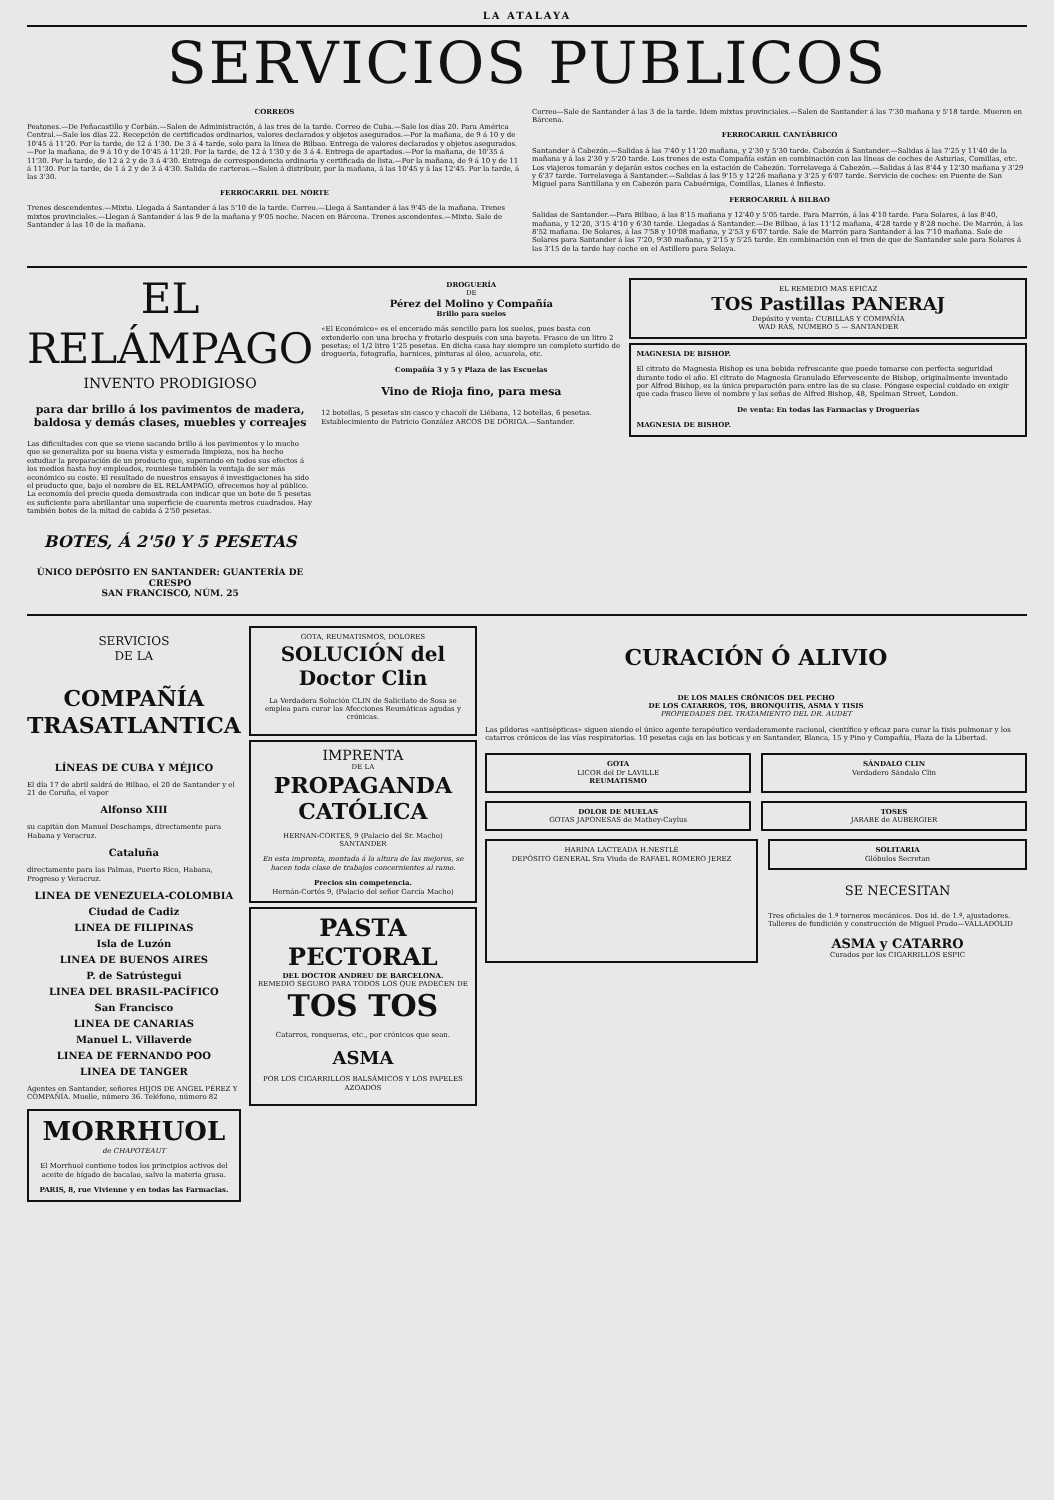LA ATALAYA
SERVICIOS PUBLICOS
CORREOS
Peatones.—De Peñacastillo y Corbán.—Salen de Administración, á las tres de la tarde. Correo de Cuba.—Sale los días 20. Para América Central.—Sale los días 22. Recepción de certificados ordinarios, valores declarados y objetos asegurados.—Por la mañana, de 9 á 10 y de 10'45 á 11'20. Por la tarde, de 12 á 1'30. De 3 á 4 tarde, solo para la línea de Bilbao. Entrega de valores declarados y objetos asegurados.—Por la mañana, de 9 á 10 y de 10'45 á 11'20. Por la tarde, de 12 á 1'30 y de 3 á 4. Entrega de apartados.—Por la mañana, de 10'35 á 11'30. Por la tarde, de 12 á 2 y de 3 á 4'30. Entrega de correspondencia ordinaria y certificada de lista.—Por la mañana, de 9 á 10 y de 11 á 11'30. Por la tarde, de 1 á 2 y de 3 á 4'30. Salida de carteros.—Salen á distribuir, por la mañana, á las 10'45 y á las 12'45. Por la tarde, á las 3'30.
FERROCARRIL DEL NORTE
Trenes descendentes.—Mixto. Llegada á Santander á las 5'10 de la tarde. Correo.—Llega á Santander á las 9'45 de la mañana. Trenes mixtos provinciales.—Llegan á Santander á las 9 de la mañana y 9'05 noche. Nacen en Bárcena. Trenes ascendentes.—Mixto. Sale de Santander á las 10 de la mañana.
Correo—Sale de Santander á las 3 de la tarde. Idem mixtos provinciales.—Salen de Santander á las 7'30 mañana y 5'18 tarde. Mueren en Bárcena.
FERROCARRIL CANTÁBRICO
Santander á Cabezón.—Salidas á las 7'40 y 11'20 mañana, y 2'30 y 5'30 tarde. Cabezón á Santander.—Salidas á las 7'25 y 11'40 de la mañana y á las 2'30 y 5'20 tarde. Los trenes de esta Compañía están en combinación con las líneas de coches de Asturias, Comillas, etc. Los viajeros tomarán y dejarán estos coches en la estación de Cabezón. Torrelavega á Cabezón.—Salidas á las 8'44 y 12'30 mañana y 3'29 y 6'37 tarde. Torrelavega á Santander.—Salidas á las 9'15 y 12'26 mañana y 3'25 y 6'07 tarde. Servicio de coches: en Puente de San Miguel para Santillana y en Cabezón para Cabuérniga, Comillas, Llanes é Infiesto.
FERROCARRIL Á BILBAO
Salidas de Santander.—Para Bilbao, á las 8'15 mañana y 12'40 y 5'05 tarde. Para Marrón, á las 4'10 tarde. Para Solares, á las 8'40, mañana, y 12'20, 3'15 4'10 y 6'30 tarde. Llegadas á Santander.—De Bilbao, á las 11'12 mañana, 4'28 tarde y 8'28 noche. De Marrón, á las 8'52 mañana. De Solares, á las 7'58 y 10'08 mañana, y 2'53 y 6'07 tarde. Sale de Marrón para Santander á las 7'10 mañana. Sale de Solares para Santander á las 7'20, 9'30 mañana, y 2'15 y 5'25 tarde. En combinación con el tren de que de Santander sale para Solares á las 3'15 de la tarde hay coche en el Astillero para Selaya.
EL RELÁMPAGO
INVENTO PRODIGIOSO
para dar brillo á los pavimentos de madera, baldosa y demás clases, muebles y correajes
Las dificultades con que se viene sacando brillo á los pavimentos y lo mucho que se generaliza por su buena vista y esmerada limpieza, nos ha hecho estudiar la preparación de un producto que, superando en todos sus efectos á los medios hasta hoy empleados, reuniese también la ventaja de ser más económico su coste. El resultado de nuestros ensayos é investigaciones ha sido el producto que, bajo el nombre de EL RELÁMPAGO, ofrecemos hoy al público. La economía del precio queda demostrada con indicar que un bote de 5 pesetas es suficiente para abrillantar una superficie de cuarenta metros cuadrados. Hay también botes de la mitad de cabida á 2'50 pesetas.
BOTES, Á 2'50 Y 5 PESETAS
ÚNICO DEPÓSITO EN SANTANDER: GUANTERÍA DE CRESPO
SAN FRANCISCO, NÚM. 25
DROGUERÍA
DE
Pérez del Molino y Compañía
Brillo para suelos
«El Económico» es el encerado más sencillo para los suelos, pues basta con extenderlo con una brocha y frotarlo después con una bayeta. Frasco de un litro 2 pesetas; el 1/2 litro 1'25 pesetas. En dicha casa hay siempre un completo surtido de droguería, fotografía, barnices, pinturas al óleo, acuarela, etc.
Compañía 3 y 5 y Plaza de las Escuelas
Vino de Rioja fino, para mesa
12 botellas, 5 pesetas sin casco y chacolí de Liébana, 12 botellas, 6 pesetas. Establecimiento de Patricio González ARCOS DE DÓRIGA.—Santander.
EL REMEDIO MAS EFICAZ
TOS Pastillas PANERAJ
Depósito y venta: CUBILLAS Y COMPAÑÍA
WAD RAS, NÚMERO 5 — SANTANDER
MAGNESIA DE BISHOP.
El citrato de Magnesia Bishop es una bebida refrescante que puede tomarse con perfecta seguridad durante todo el año. El citrato de Magnesia Granulado Efervescente de Bishop, originalmente inventado por Alfred Bishop, es la única preparación para entre las de su clase. Póngase especial cuidado en exigir que cada frasco lleve el nombre y las señas de Alfred Bishop, 48, Spelman Street, London.
De venta: En todas las Farmacias y Droguerías
MAGNESIA DE BISHOP.
SERVICIOS
DE LA
COMPAÑÍA TRASATLANTICA
LÍNEAS DE CUBA Y MÉJICO
El día 17 de abril saldrá de Bilbao, el 20 de Santander y el 21 de Coruña, el vapor
Alfonso XIII
su capitán don Manuel Deschamps, directamente para Habana y Veracruz.
Cataluña
directamente para las Palmas, Puerto Rico, Habana, Progreso y Veracruz.
LINEA DE VENEZUELA-COLOMBIA
Ciudad de Cadiz
LINEA DE FILIPINAS
Isla de Luzón
LINEA DE BUENOS AIRES
P. de Satrústegui
LINEA DEL BRASIL-PACÍFICO
San Francisco
LINEA DE CANARIAS
Manuel L. Villaverde
LINEA DE FERNANDO POO
LINEA DE TANGER
Agentes en Santander, señores HIJOS DE ANGEL PÉREZ Y COMPAÑÍA. Muelle, número 36. Teléfono, número 82
MORRHUOL
de CHAPOTEAUT
El Morrhuol contiene todos los principios activos del aceite de hígado de bacalao, salvo la materia grasa.
PARIS, 8, rue Vivienne y en todas las Farmacias.
GOTA, REUMATISMOS, DOLORES
SOLUCIÓN del Doctor Clin
La Verdadera Solución CLIN de Salicilato de Sosa se emplea para curar las Afecciones Reumáticas agudas y crónicas.
IMPRENTA
DE LA
PROPAGANDA CATÓLICA
HERNAN-CORTES, 9 (Palacio del Sr. Macho)
SANTANDER
En esta imprenta, montada á la altura de las mejores, se hacen toda clase de trabajos concernientes al ramo.
Precios sin competencia.
Hernán-Cortés 9, (Palacio del señor García Macho)
PASTA PECTORAL
DEL DOCTOR ANDREU DE BARCELONA.
REMEDIO SEGURO PARA TODOS LOS QUE PADECEN DE
TOS TOS
Catarros, ronqueras, etc., por crónicos que sean.
ASMA
POR LOS CIGARRILLOS BALSÁMICOS Y LOS PAPELES AZOADOS
CURACIÓN Ó ALIVIO
DE LOS MALES CRÓNICOS DEL PECHO
DE LOS CATARROS, TOS, BRONQUITIS, ASMA Y TISIS
PROPIEDADES DEL TRATAMIENTO DEL DR. AUDET
Las píldoras «antisépticas» siguen siendo el único agente terapéutico verdaderamente racional, científico y eficaz para curar la tisis pulmonar y los catarros crónicos de las vías respiratorias. 10 pesetas caja en las boticas y en Santander, Blanca, 15 y Pino y Compañía, Plaza de la Libertad.
GOTA
LICOR del Dr LAVILLE
REUMATISMO
SÁNDALO CLIN
Verdadero Sándalo Clin
DOLOR DE MUELAS
GOTAS JAPONESAS de Mathey-Caylus
TOSES
JARABE de AUBERGIER
HARINA LACTEADA H.NESTLÉ
DEPÓSITO GENERAL Sra Viuda de RAFAEL ROMERO JEREZ
SOLITARIA
Glóbulos Secretan
SE NECESITAN
Tres oficiales de 1.ª torneros mecánicos. Dos id. de 1.ª, ajustadores. Talleres de fundición y construcción de Miguel Prado—VALLADOLID
ASMA y CATARRO
Curados por los CIGARRILLOS ESPIC